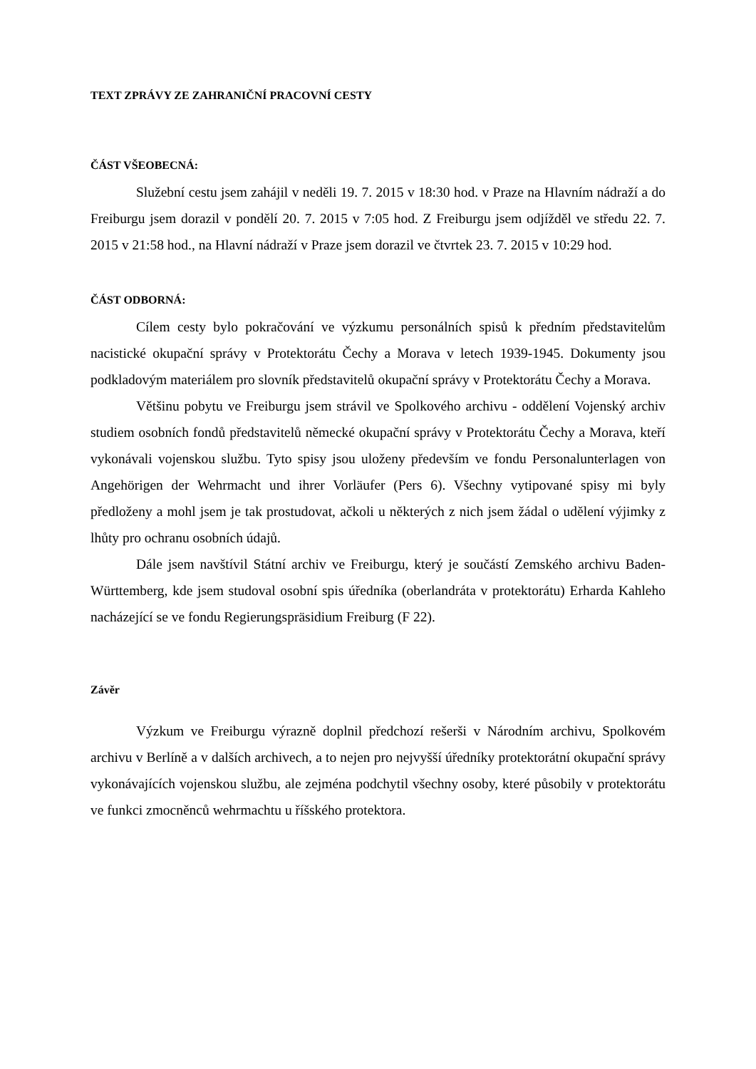TEXT ZPRÁVY ZE ZAHRANIČNÍ PRACOVNÍ CESTY
ČÁST VŠEOBECNÁ:
Služební cestu jsem zahájil v neděli 19. 7. 2015 v 18:30 hod. v Praze na Hlavním nádraží a do Freiburgu jsem dorazil v pondělí 20. 7. 2015 v 7:05 hod. Z Freiburgu jsem odjížděl ve středu 22. 7. 2015 v 21:58 hod., na Hlavní nádraží v Praze jsem dorazil ve čtvrtek 23. 7. 2015 v 10:29 hod.
ČÁST ODBORNÁ:
Cílem cesty bylo pokračování ve výzkumu personálních spisů k předním představitelům nacistické okupační správy v Protektorátu Čechy a Morava v letech 1939-1945. Dokumenty jsou podkladovým materiálem pro slovník představitelů okupační správy v Protektorátu Čechy a Morava.
Většinu pobytu ve Freiburgu jsem strávil ve Spolkového archivu - oddělení Vojenský archiv studiem osobních fondů představitelů německé okupační správy v Protektorátu Čechy a Morava, kteří vykonávali vojenskou službu. Tyto spisy jsou uloženy především ve fondu Personalunterlagen von Angehörigen der Wehrmacht und ihrer Vorläufer (Pers 6). Všechny vytipované spisy mi byly předloženy a mohl jsem je tak prostudovat, ačkoli u některých z nich jsem žádal o udělení výjimky z lhůty pro ochranu osobních údajů.
Dále jsem navštívil Státní archiv ve Freiburgu, který je součástí Zemského archivu Baden-Württemberg, kde jsem studoval osobní spis úředníka (oberlandráta v protektorátu) Erharda Kahleho nacházející se ve fondu Regierungspräsidium Freiburg (F 22).
Závěr
Výzkum ve Freiburgu výrazně doplnil předchozí rešerši v Národním archivu, Spolkovém archivu v Berlíně a v dalších archivech, a to nejen pro nejvyšší úředníky protektorátní okupační správy vykonávajících vojenskou službu, ale zejména podchytil všechny osoby, které působily v protektorátu ve funkci zmocněnců wehrmachtu u říšského protektora.